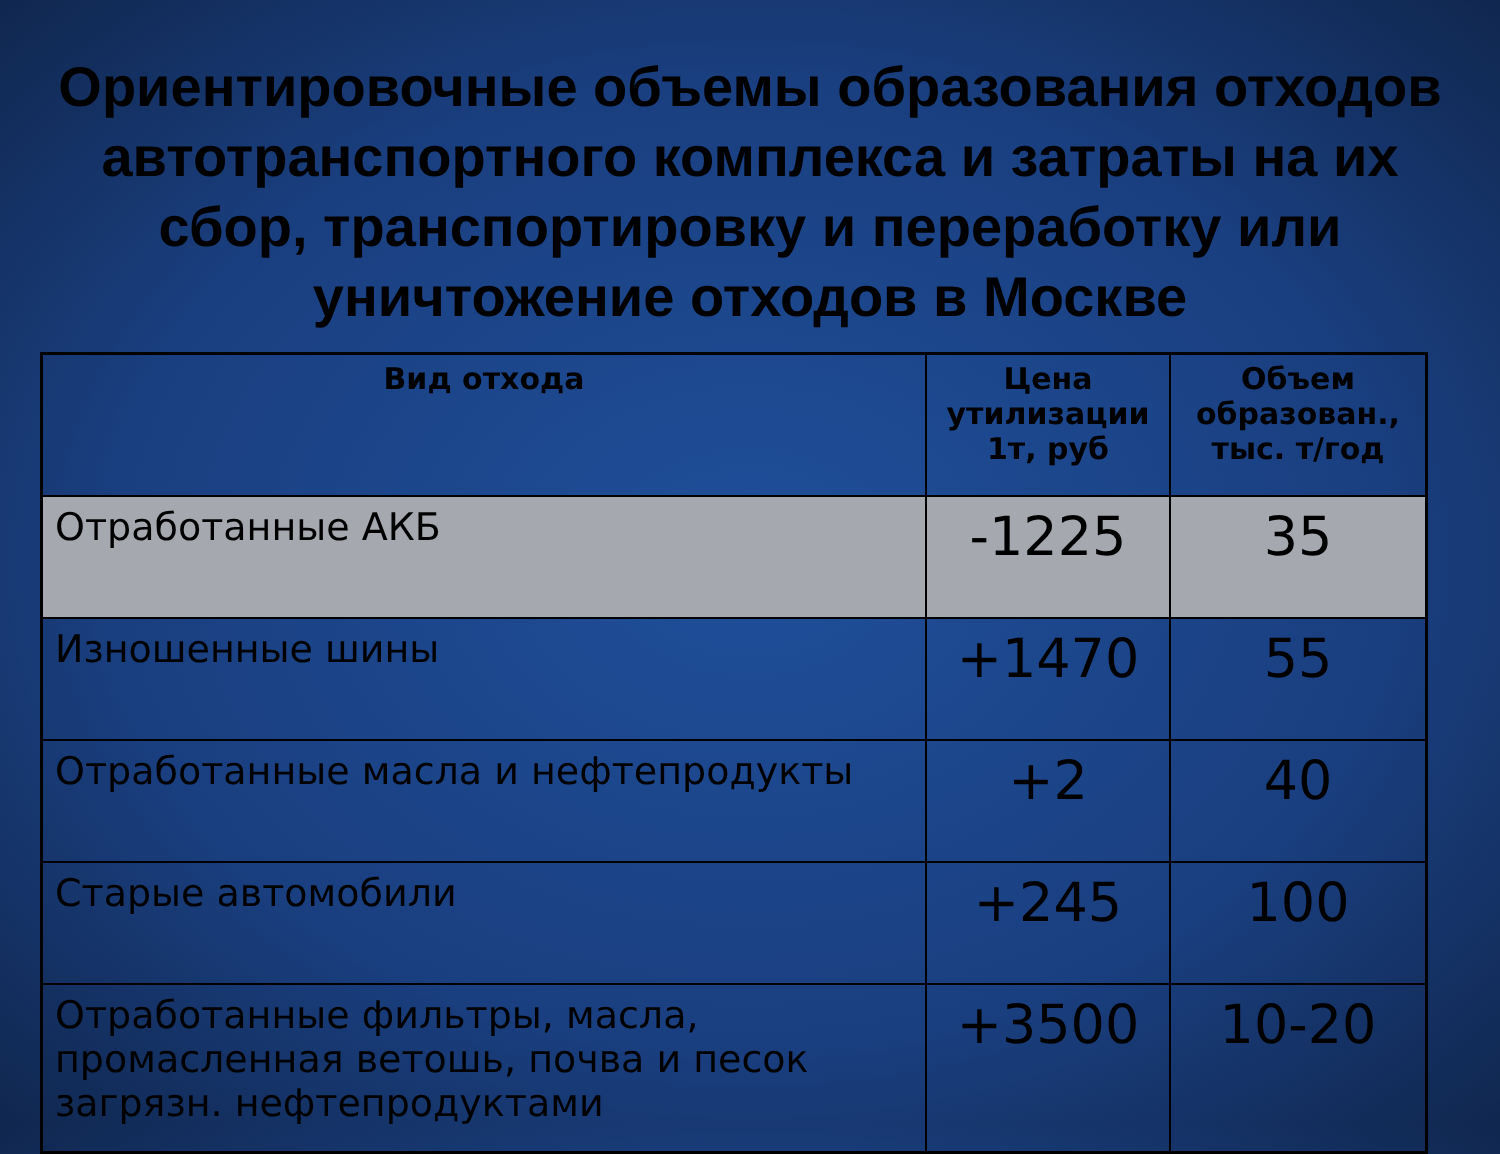Ориентировочные объемы образования отходов автотранспортного комплекса и затраты на их сбор, транспортировку и переработку или уничтожение отходов в Москве
| Вид отхода | Цена утилизации 1т, руб | Объем образован., тыс. т/год |
| --- | --- | --- |
| Отработанные АКБ | -1225 | 35 |
| Изношенные шины | +1470 | 55 |
| Отработанные масла и нефтепродукты | +2 | 40 |
| Старые автомобили | +245 | 100 |
| Отработанные фильтры, масла, промасленная ветошь, почва и песок загрязн. нефтепродуктами | +3500 | 10-20 |